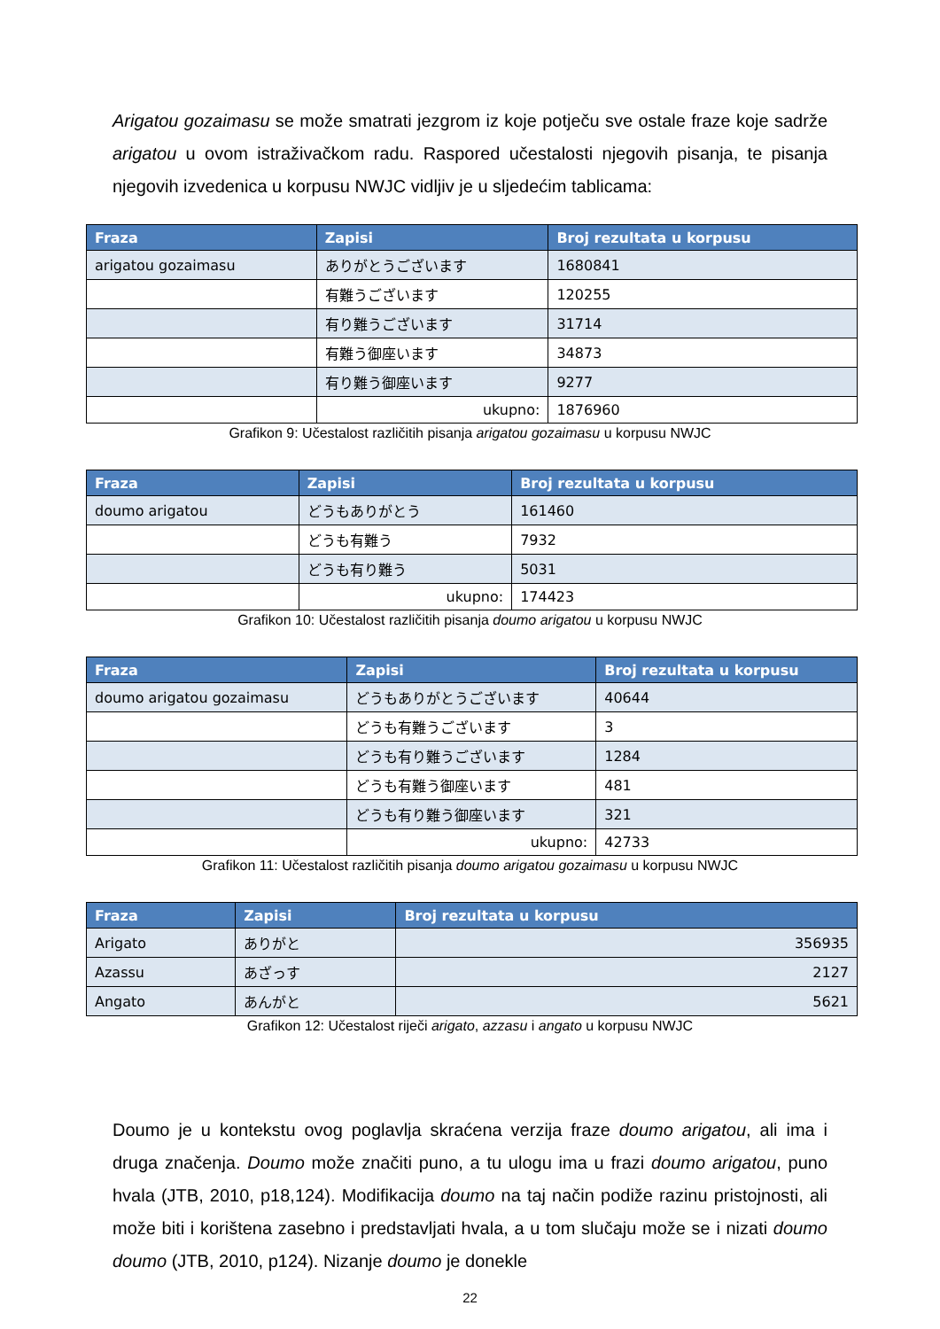Arigatou gozaimasu se može smatrati jezgrom iz koje potječu sve ostale fraze koje sadrže arigatou u ovom istraživačkom radu. Raspored učestalosti njegovih pisanja, te pisanja njegovih izvedenica u korpusu NWJC vidljiv je u sljedećim tablicama:
| Fraza | Zapisi | Broj rezultata u korpusu |
| --- | --- | --- |
| arigatou gozaimasu | ありがとうございます | 1680841 |
| | 有難うございます | 120255 |
| | 有り難うございます | 31714 |
| | 有難う御座います | 34873 |
| | 有り難う御座います | 9277 |
| | ukupno: | 1876960 |
Grafikon 9: Učestalost različitih pisanja arigatou gozaimasu u korpusu NWJC
| Fraza | Zapisi | Broj rezultata u korpusu |
| --- | --- | --- |
| doumo arigatou | どうもありがとう | 161460 |
| | どうも有難う | 7932 |
| | どうも有り難う | 5031 |
| | ukupno: | 174423 |
Grafikon 10: Učestalost različitih pisanja doumo arigatou u korpusu NWJC
| Fraza | Zapisi | Broj rezultata u korpusu |
| --- | --- | --- |
| doumo arigatou gozaimasu | どうもありがとうございます | 40644 |
| | どうも有難うございます | 3 |
| | どうも有り難うございます | 1284 |
| | どうも有難う御座います | 481 |
| | どうも有り難う御座います | 321 |
| | ukupno: | 42733 |
Grafikon 11: Učestalost različitih pisanja doumo arigatou gozaimasu u korpusu NWJC
| Fraza | Zapisi | Broj rezultata u korpusu |
| --- | --- | --- |
| Arigato | ありがと | 356935 |
| Azassu | あざっす | 2127 |
| Angato | あんがと | 5621 |
Grafikon 12: Učestalost riječi arigato, azzasu i angato u korpusu NWJC
Doumo je u kontekstu ovog poglavlja skraćena verzija fraze doumo arigatou, ali ima i druga značenja. Doumo može značiti puno, a tu ulogu ima u frazi doumo arigatou, puno hvala (JTB, 2010, p18,124). Modifikacija doumo na taj način podiže razinu pristojnosti, ali može biti i korištena zasebno i predstavljati hvala, a u tom slučaju može se i nizati doumo doumo (JTB, 2010, p124). Nizanje doumo je donekle
22